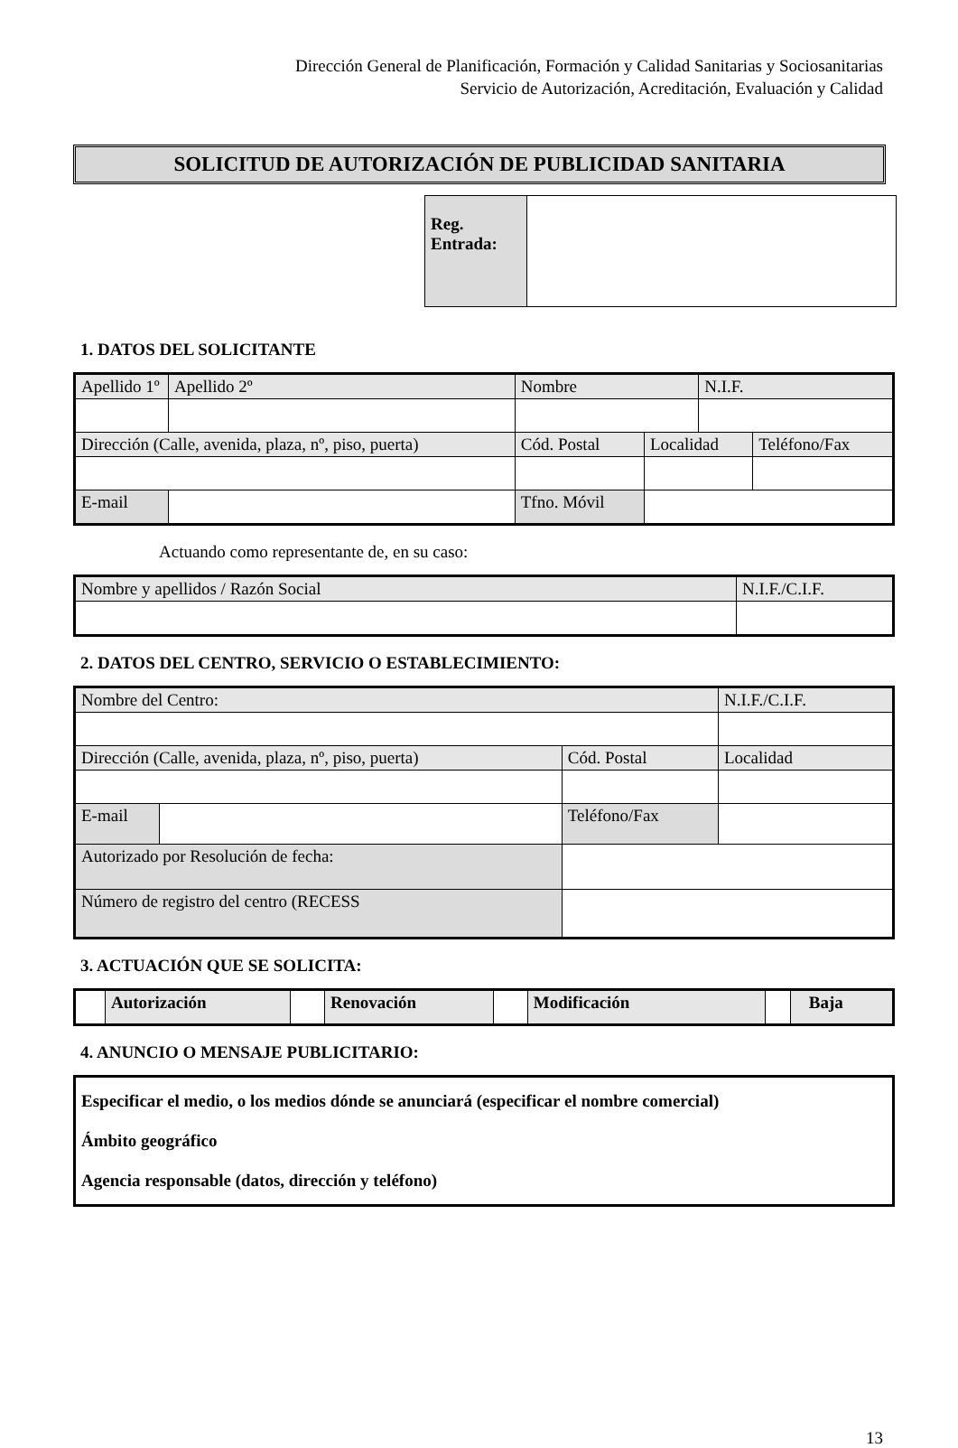Dirección General de Planificación, Formación y Calidad Sanitarias y Sociosanitarias
Servicio de Autorización, Acreditación, Evaluación y Calidad
SOLICITUD DE AUTORIZACIÓN DE PUBLICIDAD SANITARIA
| Reg. Entrada: | |
1. DATOS DEL SOLICITANTE
| Apellido 1º | | Apellido 2º | Nombre | | N.I.F. | |
| Dirección (Calle, avenida, plaza, nº, piso, puerta) | | | Cód. Postal | Localidad | | Teléfono/Fax |
| E-mail | | | Tfno. Móvil | | | |
Actuando como representante de, en su caso:
| Nombre y apellidos / Razón Social | N.I.F./C.I.F. |
2. DATOS DEL CENTRO, SERVICIO O ESTABLECIMIENTO:
| Nombre del Centro: | | | | N.I.F./C.I.F. |
| Dirección (Calle, avenida, plaza, nº, piso, puerta) | | Cód. Postal | Localidad | |
| E-mail | | Teléfono/Fax | | |
| Autorizado por Resolución de fecha: | | | | |
| Número de registro del centro (RECESS | | | | |
3. ACTUACIÓN QUE SE SOLICITA:
| | Autorización | | Renovación | | Modificación | | Baja |
4. ANUNCIO O MENSAJE PUBLICITARIO:
Especificar el medio, o los medios dónde se anunciará (especificar el nombre comercial)
Ámbito geográfico
Agencia responsable (datos, dirección y teléfono)
13